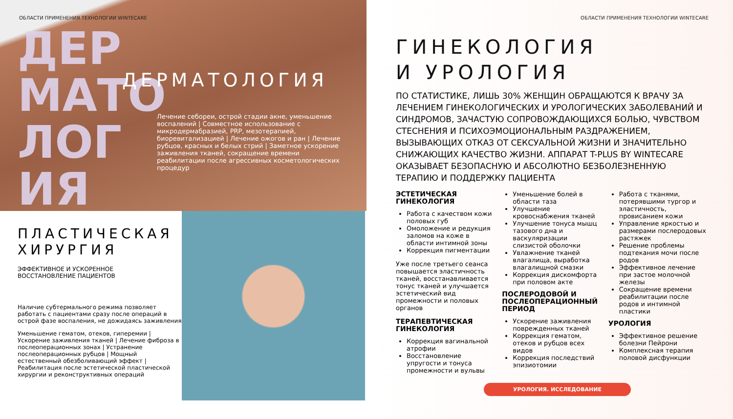ОБЛАСТИ ПРИМЕНЕНИЯ ТЕХНОЛОГИИ WINTECARE
ДЕР
МАТО
ЛОГ
ИЯ
ДЕРМАТОЛОГИЯ
Лечение себореи, острой стадии акне, уменьшение воспалений | Совместное использование с микродермабразией, PRP, мезотерапией, биоревитализацией | Лечение ожогов и ран | Лечение рубцов, красных и белых стрий | Заметное ускорение заживления тканей, сокращение времени реабилитации после агрессивных косметологических процедур
ПЛАСТИЧЕСКАЯ ХИРУРГИЯ
ЭФФЕКТИВНОЕ И УСКОРЕННОЕ
ВОССТАНОВЛЕНИЕ ПАЦИЕНТОВ
Наличие субтермального режима позволяет работать с пациентами сразу после операций в острой фазе воспаления, не дожидаясь заживления
Уменьшение гематом, отеков, гиперемии | Ускорение заживления тканей | Лечение фиброза в послеоперационных зонах | Устранение послеоперационных рубцов | Мощный естественный обезболивающий эффект | Реабилитация после эстетической пластической хирургии и реконструктивных операций
ОБЛАСТИ ПРИМЕНЕНИЯ ТЕХНОЛОГИИ WINTECARE
ГИНЕКОЛОГИЯ
И УРОЛОГИЯ
ПО СТАТИСТИКЕ, ЛИШЬ 30% ЖЕНЩИН ОБРАЩАЮТСЯ К ВРАЧУ ЗА ЛЕЧЕНИЕМ ГИНЕКОЛОГИЧЕСКИХ И УРОЛОГИЧЕСКИХ ЗАБОЛЕВАНИЙ И СИНДРОМОВ, ЗАЧАСТУЮ СОПРОВОЖДАЮЩИХСЯ БОЛЬЮ, ЧУВСТВОМ СТЕСНЕНИЯ И ПСИХОЭМОЦИОНАЛЬНЫМ РАЗДРАЖЕНИЕМ, ВЫЗЫВАЮЩИХ ОТКАЗ ОТ СЕКСУАЛЬНОЙ ЖИЗНИ И ЗНАЧИТЕЛЬНО СНИЖАЮЩИХ КАЧЕСТВО ЖИЗНИ. АППАРАТ T-PLUS BY WINTECARE ОКАЗЫВАЕТ БЕЗОПАСНУЮ И АБСОЛЮТНО БЕЗБОЛЕЗНЕННУЮ ТЕРАПИЮ И ПОДДЕРЖКУ ПАЦИЕНТА
ЭСТЕТИЧЕСКАЯ ГИНЕКОЛОГИЯ
Работа с качеством кожи половых губ
Омоложение и редукция заломов на коже в области интимной зоны
Коррекция пигментации
Уже после третьего сеанса повышается эластичность тканей, восстанавливается тонус тканей и улучшается эстетический вид промежности и половых органов
ТЕРАПЕВТИЧЕСКАЯ ГИНЕКОЛОГИЯ
Коррекция вагинальной атрофии
Восстановление упругости и тонуса промежности и вульвы
Уменьшение болей в области таза
Улучшение кровоснабжения тканей
Улучшение тонуса мышц тазового дна и васкуляризации слизистой оболочки
Увлажнение тканей влагалища, выработка влагалищной смазки
Коррекция дискомфорта при половом акте
ПОСЛЕРОДОВОЙ И ПОСЛЕОПЕРАЦИОННЫЙ ПЕРИОД
Ускорение заживления поврежденных тканей
Коррекция гематом, отеков и рубцов всех видов
Коррекция последствий эпизиотомии
Работа с тканями, потерявшими тургор и эластичность, провисанием кожи
Управление яркостью и размерами послеродовых растяжек
Решение проблемы подтекания мочи после родов
Эффективное лечение при застое молочной железы
Сокращение времени реабилитации после родов и интимной пластики
УРОЛОГИЯ
Эффективное решение болезни Пейрони
Комплексная терапия половой дисфункции
УРОЛОГИЯ. ИССЛЕДОВАНИЕ